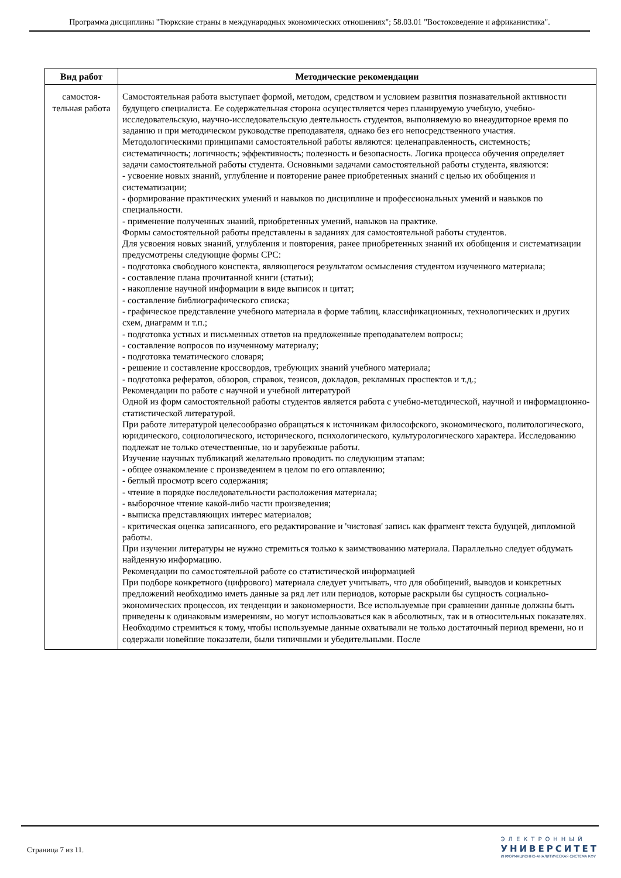Программа дисциплины "Тюркские страны в международных экономических отношениях"; 58.03.01 "Востоковедение и африканистика".
| Вид работ | Методические рекомендации |
| --- | --- |
| самостоя- тельная работа | Самостоятельная работа выступает формой, методом, средством и условием развития познавательной активности будущего специалиста. Ее содержательная сторона осуществляется через планируемую учебную, учебно-исследовательскую, научно-исследовательскую деятельность студентов, выполняемую во внеаудиторное время по заданию и при методическом руководстве преподавателя, однако без его непосредственного участия. Методологическими принципами самостоятельной работы являются: целенаправленность, системность; систематичность; логичность; эффективность; полезность и безопасность. Логика процесса обучения определяет задачи самостоятельной работы студента. Основными задачами самостоятельной работы студента, являются: - усвоение новых знаний, углубление и повторение ранее приобретенных знаний с целью их обобщения и систематизации; - формирование практических умений и навыков по дисциплине и профессиональных умений и навыков по специальности. - применение полученных знаний, приобретенных умений, навыков на практике. Формы самостоятельной работы представлены в заданиях для самостоятельной работы студентов. Для усвоения новых знаний, углубления и повторения, ранее приобретенных знаний их обобщения и систематизации предусмотрены следующие формы СРС: - подготовка свободного конспекта, являющегося результатом осмысления студентом изученного материала; - составление плана прочитанной книги (статьи); - накопление научной информации в виде выписок и цитат; - составление библиографического списка; - графическое представление учебного материала в форме таблиц, классификационных, технологических и других схем, диаграмм и т.п.; - подготовка устных и письменных ответов на предложенные преподавателем вопросы; - составление вопросов по изученному материалу; - подготовка тематического словаря; - решение и составление кроссвордов, требующих знаний учебного материала; - подготовка рефератов, обзоров, справок, тезисов, докладов, рекламных проспектов и т.д.; Рекомендации по работе с научной и учебной литературой Одной из форм самостоятельной работы студентов является работа с учебно-методической, научной и информационно-статистической литературой. При работе литературой целесообразно обращаться к источникам философского, экономического, политологического, юридического, социологического, исторического, психологического, культурологического характера. Исследованию подлежат не только отечественные, но и зарубежные работы. Изучение научных публикаций желательно проводить по следующим этапам: - общее ознакомление с произведением в целом по его оглавлению; - беглый просмотр всего содержания; - чтение в порядке последовательности расположения материала; - выборочное чтение какой-либо части произведения; - выписка представляющих интерес материалов; - критическая оценка записанного, его редактирование и 'чистовая' запись как фрагмент текста будущей, дипломной работы. При изучении литературы не нужно стремиться только к заимствованию материала. Параллельно следует обдумать найденную информацию. Рекомендации по самостоятельной работе со статистической информацией При подборе конкретного (цифрового) материала следует учитывать, что для обобщений, выводов и конкретных предложений необходимо иметь данные за ряд лет или периодов, которые раскрыли бы сущность социально-экономических процессов, их тенденции и закономерности. Все используемые при сравнении данные должны быть приведены к одинаковым измерениям, но могут использоваться как в абсолютных, так и в относительных показателях. Необходимо стремиться к тому, чтобы используемые данные охватывали не только достаточный период времени, но и содержали новейшие показатели, были типичными и убедительными. После |
Страница 7 из 11.
ЭЛЕКТРОННЫЙ
УНИВЕРСИТЕТ
ИНФОРМАЦИОННО-АНАЛИТИЧЕСКАЯ СИСТЕМА КФУ